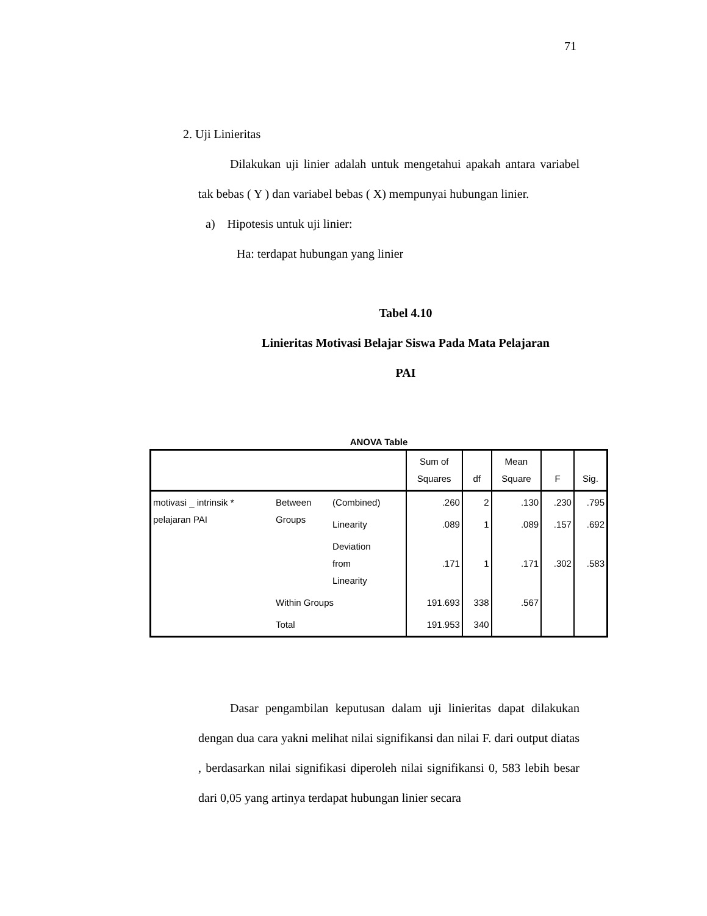71
2. Uji Linieritas
Dilakukan uji linier adalah untuk mengetahui apakah antara variabel tak bebas ( Y ) dan variabel bebas ( X) mempunyai hubungan linier.
a) Hipotesis untuk uji linier:
Ha: terdapat hubungan yang linier
Tabel 4.10
Linieritas Motivasi Belajar Siswa Pada Mata Pelajaran
PAI
ANOVA Table
| | | | Sum of Squares | df | Mean Square | F | Sig. |
| --- | --- | --- | --- | --- | --- | --- | --- |
| motivasi _ intrinsik * pelajaran PAI | Between Groups | (Combined) | .260 | 2 | .130 | .230 | .795 |
| | | Linearity | .089 | 1 | .089 | .157 | .692 |
| | | Deviation from Linearity | .171 | 1 | .171 | .302 | .583 |
| | Within Groups | | 191.693 | 338 | .567 | | |
| | Total | | 191.953 | 340 | | | |
Dasar pengambilan keputusan dalam uji linieritas dapat dilakukan dengan dua cara yakni melihat nilai signifikansi dan nilai F. dari output diatas , berdasarkan nilai signifikasi diperoleh nilai signifikansi 0, 583 lebih besar dari 0,05 yang artinya terdapat hubungan linier secara